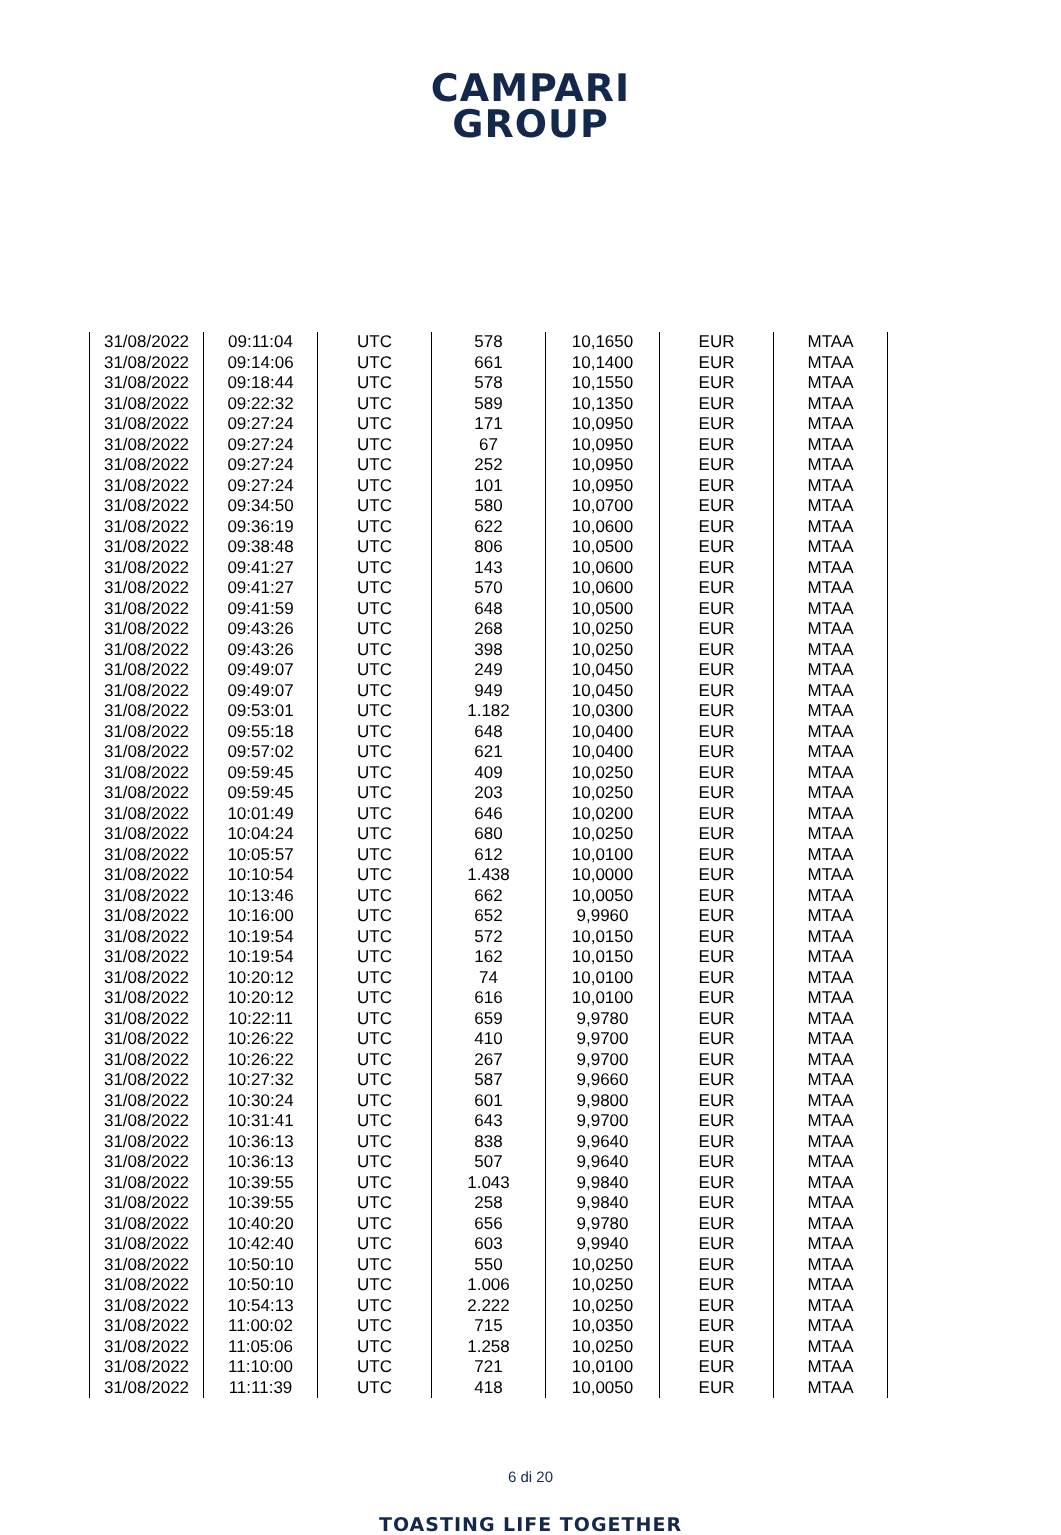CAMPARI
GROUP
| 31/08/2022 | 09:11:04 | UTC | 578 | 10,1650 | EUR | MTAA |
| 31/08/2022 | 09:14:06 | UTC | 661 | 10,1400 | EUR | MTAA |
| 31/08/2022 | 09:18:44 | UTC | 578 | 10,1550 | EUR | MTAA |
| 31/08/2022 | 09:22:32 | UTC | 589 | 10,1350 | EUR | MTAA |
| 31/08/2022 | 09:27:24 | UTC | 171 | 10,0950 | EUR | MTAA |
| 31/08/2022 | 09:27:24 | UTC | 67 | 10,0950 | EUR | MTAA |
| 31/08/2022 | 09:27:24 | UTC | 252 | 10,0950 | EUR | MTAA |
| 31/08/2022 | 09:27:24 | UTC | 101 | 10,0950 | EUR | MTAA |
| 31/08/2022 | 09:34:50 | UTC | 580 | 10,0700 | EUR | MTAA |
| 31/08/2022 | 09:36:19 | UTC | 622 | 10,0600 | EUR | MTAA |
| 31/08/2022 | 09:38:48 | UTC | 806 | 10,0500 | EUR | MTAA |
| 31/08/2022 | 09:41:27 | UTC | 143 | 10,0600 | EUR | MTAA |
| 31/08/2022 | 09:41:27 | UTC | 570 | 10,0600 | EUR | MTAA |
| 31/08/2022 | 09:41:59 | UTC | 648 | 10,0500 | EUR | MTAA |
| 31/08/2022 | 09:43:26 | UTC | 268 | 10,0250 | EUR | MTAA |
| 31/08/2022 | 09:43:26 | UTC | 398 | 10,0250 | EUR | MTAA |
| 31/08/2022 | 09:49:07 | UTC | 249 | 10,0450 | EUR | MTAA |
| 31/08/2022 | 09:49:07 | UTC | 949 | 10,0450 | EUR | MTAA |
| 31/08/2022 | 09:53:01 | UTC | 1.182 | 10,0300 | EUR | MTAA |
| 31/08/2022 | 09:55:18 | UTC | 648 | 10,0400 | EUR | MTAA |
| 31/08/2022 | 09:57:02 | UTC | 621 | 10,0400 | EUR | MTAA |
| 31/08/2022 | 09:59:45 | UTC | 409 | 10,0250 | EUR | MTAA |
| 31/08/2022 | 09:59:45 | UTC | 203 | 10,0250 | EUR | MTAA |
| 31/08/2022 | 10:01:49 | UTC | 646 | 10,0200 | EUR | MTAA |
| 31/08/2022 | 10:04:24 | UTC | 680 | 10,0250 | EUR | MTAA |
| 31/08/2022 | 10:05:57 | UTC | 612 | 10,0100 | EUR | MTAA |
| 31/08/2022 | 10:10:54 | UTC | 1.438 | 10,0000 | EUR | MTAA |
| 31/08/2022 | 10:13:46 | UTC | 662 | 10,0050 | EUR | MTAA |
| 31/08/2022 | 10:16:00 | UTC | 652 | 9,9960 | EUR | MTAA |
| 31/08/2022 | 10:19:54 | UTC | 572 | 10,0150 | EUR | MTAA |
| 31/08/2022 | 10:19:54 | UTC | 162 | 10,0150 | EUR | MTAA |
| 31/08/2022 | 10:20:12 | UTC | 74 | 10,0100 | EUR | MTAA |
| 31/08/2022 | 10:20:12 | UTC | 616 | 10,0100 | EUR | MTAA |
| 31/08/2022 | 10:22:11 | UTC | 659 | 9,9780 | EUR | MTAA |
| 31/08/2022 | 10:26:22 | UTC | 410 | 9,9700 | EUR | MTAA |
| 31/08/2022 | 10:26:22 | UTC | 267 | 9,9700 | EUR | MTAA |
| 31/08/2022 | 10:27:32 | UTC | 587 | 9,9660 | EUR | MTAA |
| 31/08/2022 | 10:30:24 | UTC | 601 | 9,9800 | EUR | MTAA |
| 31/08/2022 | 10:31:41 | UTC | 643 | 9,9700 | EUR | MTAA |
| 31/08/2022 | 10:36:13 | UTC | 838 | 9,9640 | EUR | MTAA |
| 31/08/2022 | 10:36:13 | UTC | 507 | 9,9640 | EUR | MTAA |
| 31/08/2022 | 10:39:55 | UTC | 1.043 | 9,9840 | EUR | MTAA |
| 31/08/2022 | 10:39:55 | UTC | 258 | 9,9840 | EUR | MTAA |
| 31/08/2022 | 10:40:20 | UTC | 656 | 9,9780 | EUR | MTAA |
| 31/08/2022 | 10:42:40 | UTC | 603 | 9,9940 | EUR | MTAA |
| 31/08/2022 | 10:50:10 | UTC | 550 | 10,0250 | EUR | MTAA |
| 31/08/2022 | 10:50:10 | UTC | 1.006 | 10,0250 | EUR | MTAA |
| 31/08/2022 | 10:54:13 | UTC | 2.222 | 10,0250 | EUR | MTAA |
| 31/08/2022 | 11:00:02 | UTC | 715 | 10,0350 | EUR | MTAA |
| 31/08/2022 | 11:05:06 | UTC | 1.258 | 10,0250 | EUR | MTAA |
| 31/08/2022 | 11:10:00 | UTC | 721 | 10,0100 | EUR | MTAA |
| 31/08/2022 | 11:11:39 | UTC | 418 | 10,0050 | EUR | MTAA |
6 di 20
TOASTING LIFE TOGETHER